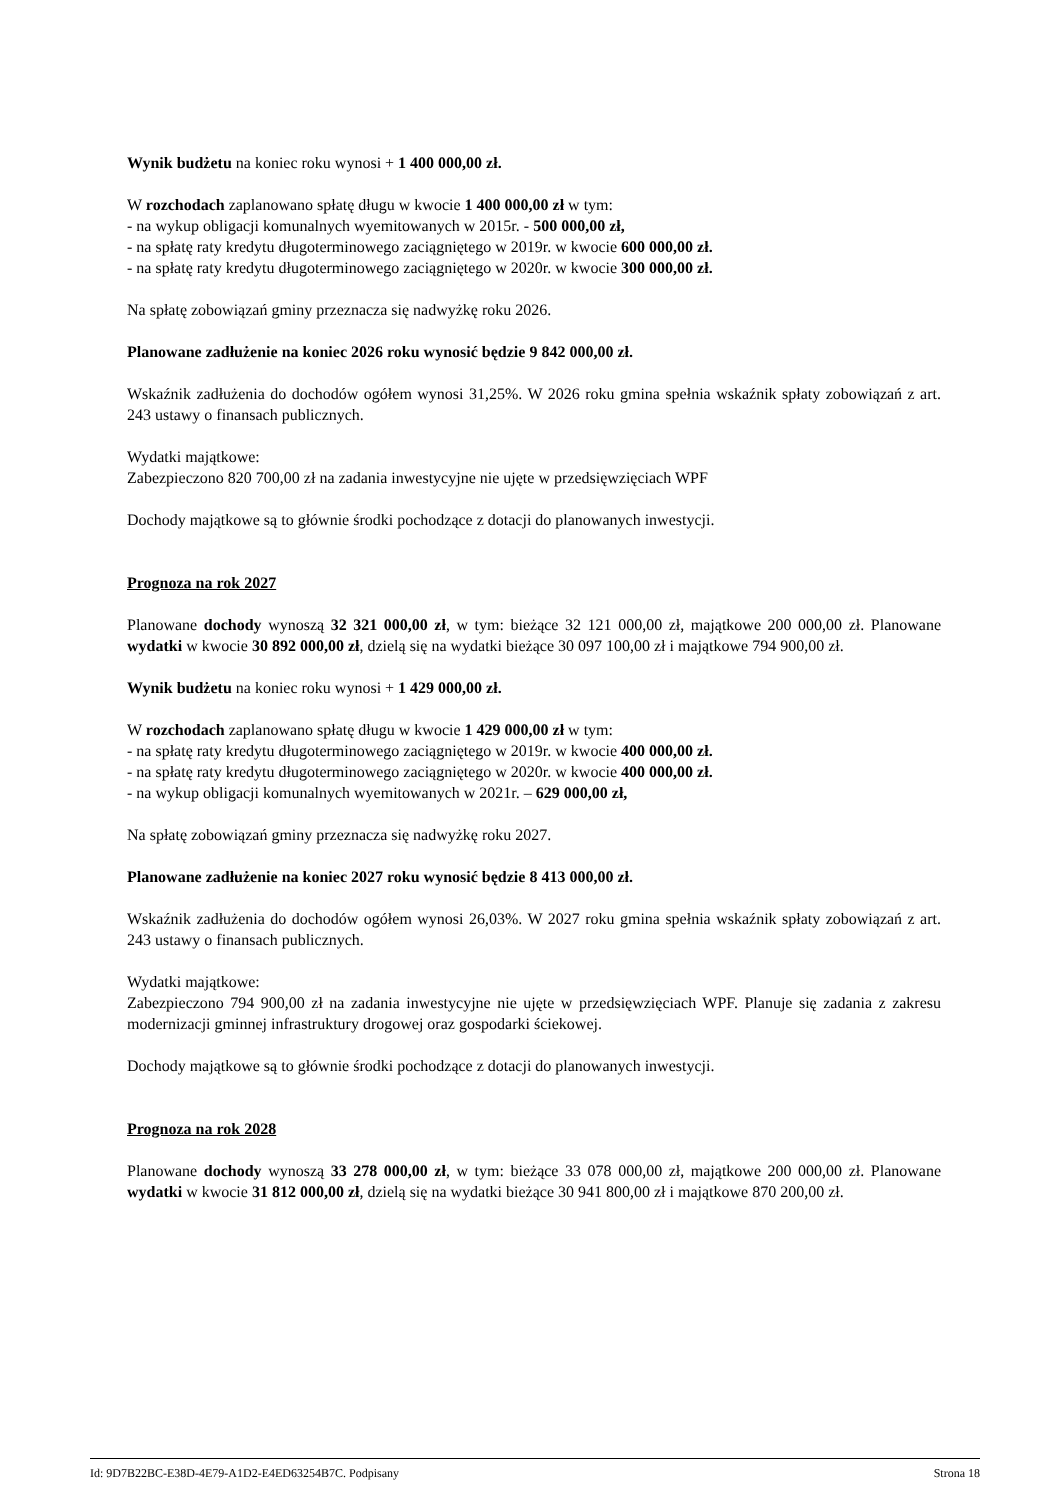Wynik budżetu na koniec roku wynosi + 1 400 000,00 zł.
W rozchodach zaplanowano spłatę długu w kwocie 1 400 000,00 zł w tym:
- na wykup obligacji komunalnych wyemitowanych w 2015r. - 500 000,00 zł,
- na spłatę raty kredytu długoterminowego zaciągniętego w 2019r. w kwocie 600 000,00 zł.
- na spłatę raty kredytu długoterminowego zaciągniętego w 2020r. w kwocie 300 000,00 zł.
Na spłatę zobowiązań gminy przeznacza się nadwyżkę roku 2026.
Planowane zadłużenie na koniec 2026 roku wynosić będzie 9 842 000,00 zł.
Wskaźnik zadłużenia do dochodów ogółem wynosi 31,25%. W 2026 roku gmina spełnia wskaźnik spłaty zobowiązań z art. 243 ustawy o finansach publicznych.
Wydatki majątkowe:
Zabezpieczono 820 700,00 zł na zadania inwestycyjne nie ujęte w przedsięwzięciach WPF
Dochody majątkowe są to głównie środki pochodzące z dotacji do planowanych inwestycji.
Prognoza na rok 2027
Planowane dochody wynoszą 32 321 000,00 zł, w tym: bieżące 32 121 000,00 zł, majątkowe 200 000,00 zł. Planowane wydatki w kwocie 30 892 000,00 zł, dzielą się na wydatki bieżące 30 097 100,00 zł i majątkowe 794 900,00 zł.
Wynik budżetu na koniec roku wynosi + 1 429 000,00 zł.
W rozchodach zaplanowano spłatę długu w kwocie 1 429 000,00 zł w tym:
- na spłatę raty kredytu długoterminowego zaciągniętego w 2019r. w kwocie 400 000,00 zł.
- na spłatę raty kredytu długoterminowego zaciągniętego w 2020r. w kwocie 400 000,00 zł.
- na wykup obligacji komunalnych wyemitowanych w 2021r. – 629 000,00 zł,
Na spłatę zobowiązań gminy przeznacza się nadwyżkę roku 2027.
Planowane zadłużenie na koniec 2027 roku wynosić będzie 8 413 000,00 zł.
Wskaźnik zadłużenia do dochodów ogółem wynosi 26,03%. W 2027 roku gmina spełnia wskaźnik spłaty zobowiązań z art. 243 ustawy o finansach publicznych.
Wydatki majątkowe:
Zabezpieczono 794 900,00 zł na zadania inwestycyjne nie ujęte w przedsięwzięciach WPF. Planuje się zadania z zakresu modernizacji gminnej infrastruktury drogowej oraz gospodarki ściekowej.
Dochody majątkowe są to głównie środki pochodzące z dotacji do planowanych inwestycji.
Prognoza na rok 2028
Planowane dochody wynoszą 33 278 000,00 zł, w tym: bieżące 33 078 000,00 zł, majątkowe 200 000,00 zł. Planowane wydatki w kwocie 31 812 000,00 zł, dzielą się na wydatki bieżące 30 941 800,00 zł i majątkowe 870 200,00 zł.
Id: 9D7B22BC-E38D-4E79-A1D2-E4ED63254B7C. Podpisany Strona 18